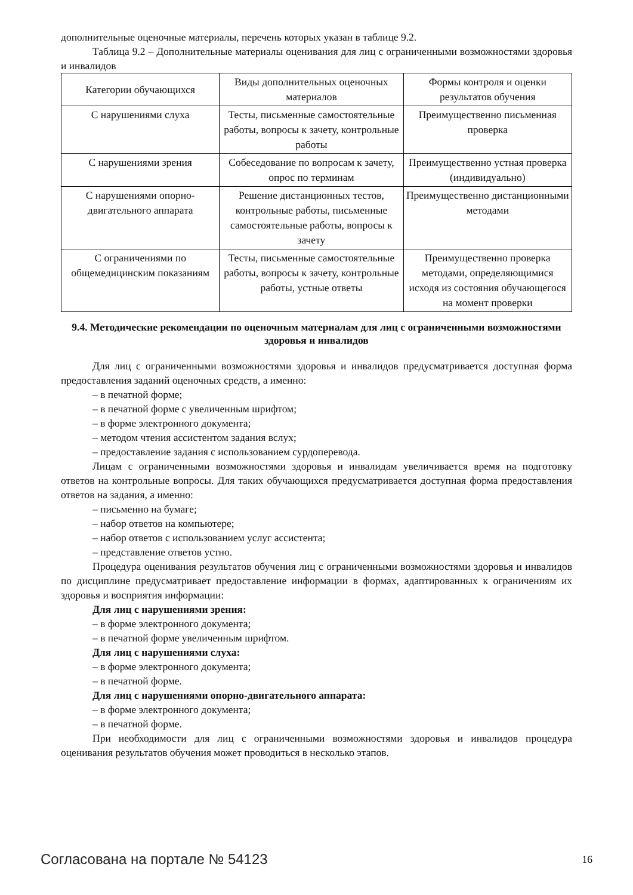дополнительные оценочные материалы, перечень которых указан в таблице 9.2.
Таблица 9.2 – Дополнительные материалы оценивания для лиц с ограниченными возможностями здоровья и инвалидов
| Категории обучающихся | Виды дополнительных оценочных материалов | Формы контроля и оценки результатов обучения |
| С нарушениями слуха | Тесты, письменные самостоятельные работы, вопросы к зачету, контрольные работы | Преимущественно письменная проверка |
| С нарушениями зрения | Собеседование по вопросам к зачету, опрос по терминам | Преимущественно устная проверка (индивидуально) |
| С нарушениями опорно-двигательного аппарата | Решение дистанционных тестов, контрольные работы, письменные самостоятельные работы, вопросы к зачету | Преимущественно дистанционными методами |
| С ограничениями по общемедицинским показаниям | Тесты, письменные самостоятельные работы, вопросы к зачету, контрольные работы, устные ответы | Преимущественно проверка методами, определяющимися исходя из состояния обучающегося на момент проверки |
9.4. Методические рекомендации по оценочным материалам для лиц с ограниченными возможностями здоровья и инвалидов
Для лиц с ограниченными возможностями здоровья и инвалидов предусматривается доступная форма предоставления заданий оценочных средств, а именно:
– в печатной форме;
– в печатной форме с увеличенным шрифтом;
– в форме электронного документа;
– методом чтения ассистентом задания вслух;
– предоставление задания с использованием сурдоперевода.
Лицам с ограниченными возможностями здоровья и инвалидам увеличивается время на подготовку ответов на контрольные вопросы. Для таких обучающихся предусматривается доступная форма предоставления ответов на задания, а именно:
– письменно на бумаге;
– набор ответов на компьютере;
– набор ответов с использованием услуг ассистента;
– представление ответов устно.
Процедура оценивания результатов обучения лиц с ограниченными возможностями здоровья и инвалидов по дисциплине предусматривает предоставление информации в формах, адаптированных к ограничениям их здоровья и восприятия информации:
Для лиц с нарушениями зрения:
– в форме электронного документа;
– в печатной форме увеличенным шрифтом.
Для лиц с нарушениями слуха:
– в форме электронного документа;
– в печатной форме.
Для лиц с нарушениями опорно-двигательного аппарата:
– в форме электронного документа;
– в печатной форме.
При необходимости для лиц с ограниченными возможностями здоровья и инвалидов процедура оценивания результатов обучения может проводиться в несколько этапов.
Согласована на портале № 54123 16